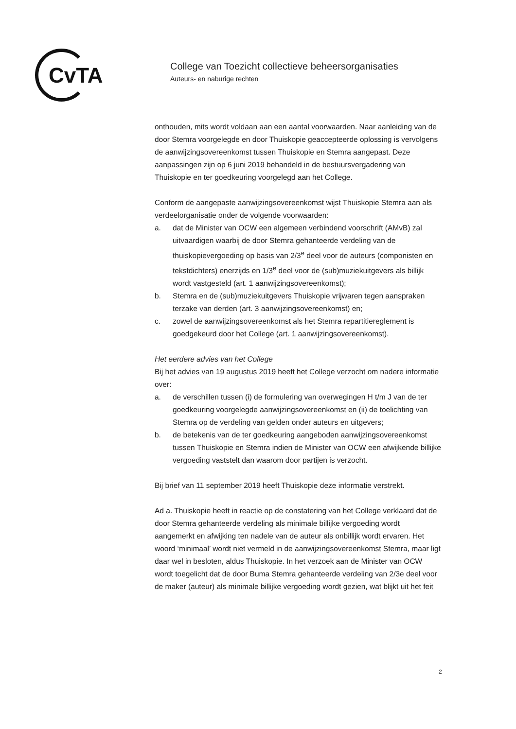CvTA
College van Toezicht collectieve beheersorganisaties
Auteurs- en naburige rechten
onthouden, mits wordt voldaan aan een aantal voorwaarden. Naar aanleiding van de door Stemra voorgelegde en door Thuiskopie geaccepteerde oplossing is vervolgens de aanwijzingsovereenkomst tussen Thuiskopie en Stemra aangepast. Deze aanpassingen zijn op 6 juni 2019 behandeld in de bestuursvergadering van Thuiskopie en ter goedkeuring voorgelegd aan het College.
Conform de aangepaste aanwijzingsovereenkomst wijst Thuiskopie Stemra aan als verdeelorganisatie onder de volgende voorwaarden:
a. dat de Minister van OCW een algemeen verbindend voorschrift (AMvB) zal uitvaardigen waarbij de door Stemra gehanteerde verdeling van de thuiskopievergoeding op basis van 2/3<sup>e</sup> deel voor de auteurs (componisten en tekstdichters) enerzijds en 1/3<sup>e</sup> deel voor de (sub)muziekuitgevers als billijk wordt vastgesteld (art. 1 aanwijzingsovereenkomst);
b. Stemra en de (sub)muziekuitgevers Thuiskopie vrijwaren tegen aanspraken terzake van derden (art. 3 aanwijzingsovereenkomst) en;
c. zowel de aanwijzingsovereenkomst als het Stemra repartitiereglement is goedgekeurd door het College (art. 1 aanwijzingsovereenkomst).
Het eerdere advies van het College
Bij het advies van 19 augustus 2019 heeft het College verzocht om nadere informatie over:
a. de verschillen tussen (i) de formulering van overwegingen H t/m J van de ter goedkeuring voorgelegde aanwijzingsovereenkomst en (ii) de toelichting van Stemra op de verdeling van gelden onder auteurs en uitgevers;
b. de betekenis van de ter goedkeuring aangeboden aanwijzingsovereenkomst tussen Thuiskopie en Stemra indien de Minister van OCW een afwijkende billijke vergoeding vaststelt dan waarom door partijen is verzocht.
Bij brief van 11 september 2019 heeft Thuiskopie deze informatie verstrekt.
Ad a. Thuiskopie heeft in reactie op de constatering van het College verklaard dat de door Stemra gehanteerde verdeling als minimale billijke vergoeding wordt aangemerkt en afwijking ten nadele van de auteur als onbillijk wordt ervaren. Het woord ‘minimaal’ wordt niet vermeld in de aanwijzingsovereenkomst Stemra, maar ligt daar wel in besloten, aldus Thuiskopie. In het verzoek aan de Minister van OCW wordt toegelicht dat de door Buma Stemra gehanteerde verdeling van 2/3e deel voor de maker (auteur) als minimale billijke vergoeding wordt gezien, wat blijkt uit het feit
2